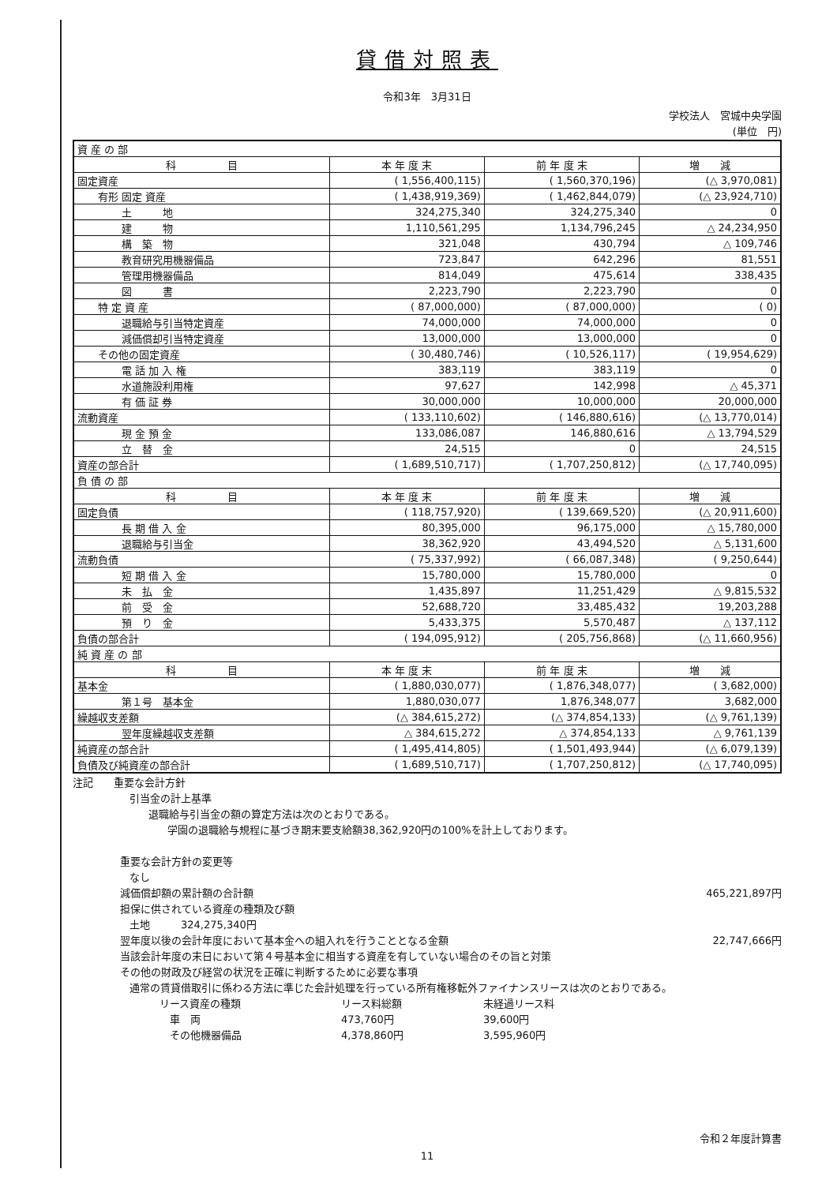貸借対照表
令和3年　3月31日
学校法人　宮城中央学園
(単位　円)
| 資 産 の 部 | | | |
| 科 目 | 本 年 度 末 | 前 年 度 末 | 増 減 |
| 固定資産 | ( 1,556,400,115) | ( 1,560,370,196) | (△ 3,970,081) |
| 有形 固定 資産 | ( 1,438,919,369) | ( 1,462,844,079) | (△ 23,924,710) |
| 土 地 | 324,275,340 | 324,275,340 | 0 |
| 建 物 | 1,110,561,295 | 1,134,796,245 | △ 24,234,950 |
| 構 築 物 | 321,048 | 430,794 | △ 109,746 |
| 教育研究用機器備品 | 723,847 | 642,296 | 81,551 |
| 管理用機器備品 | 814,049 | 475,614 | 338,435 |
| 図 書 | 2,223,790 | 2,223,790 | 0 |
| 特 定 資 産 | ( 87,000,000) | ( 87,000,000) | ( 0) |
| 退職給与引当特定資産 | 74,000,000 | 74,000,000 | 0 |
| 減価償却引当特定資産 | 13,000,000 | 13,000,000 | 0 |
| その他の固定資産 | ( 30,480,746) | ( 10,526,117) | ( 19,954,629) |
| 電 話 加 入 権 | 383,119 | 383,119 | 0 |
| 水道施設利用権 | 97,627 | 142,998 | △ 45,371 |
| 有 価 証 券 | 30,000,000 | 10,000,000 | 20,000,000 |
| 流動資産 | ( 133,110,602) | ( 146,880,616) | (△ 13,770,014) |
| 現 金 預 金 | 133,086,087 | 146,880,616 | △ 13,794,529 |
| 立 替 金 | 24,515 | 0 | 24,515 |
| 資産の部合計 | ( 1,689,510,717) | ( 1,707,250,812) | (△ 17,740,095) |
| 負 債 の 部 | | | |
| 科 目 | 本 年 度 末 | 前 年 度 末 | 増 減 |
| 固定負債 | ( 118,757,920) | ( 139,669,520) | (△ 20,911,600) |
| 長 期 借 入 金 | 80,395,000 | 96,175,000 | △ 15,780,000 |
| 退職給与引当金 | 38,362,920 | 43,494,520 | △ 5,131,600 |
| 流動負債 | ( 75,337,992) | ( 66,087,348) | ( 9,250,644) |
| 短 期 借 入 金 | 15,780,000 | 15,780,000 | 0 |
| 未 払 金 | 1,435,897 | 11,251,429 | △ 9,815,532 |
| 前 受 金 | 52,688,720 | 33,485,432 | 19,203,288 |
| 預 り 金 | 5,433,375 | 5,570,487 | △ 137,112 |
| 負債の部合計 | ( 194,095,912) | ( 205,756,868) | (△ 11,660,956) |
| 純 資 産 の 部 | | | |
| 科 目 | 本 年 度 末 | 前 年 度 末 | 増 減 |
| 基本金 | ( 1,880,030,077) | ( 1,876,348,077) | ( 3,682,000) |
| 第１号 基本金 | 1,880,030,077 | 1,876,348,077 | 3,682,000 |
| 繰越収支差額 | (△ 384,615,272) | (△ 374,854,133) | (△ 9,761,139) |
| 翌年度繰越収支差額 | △ 384,615,272 | △ 374,854,133 | △ 9,761,139 |
| 純資産の部合計 | ( 1,495,414,805) | ( 1,501,493,944) | (△ 6,079,139) |
| 負債及び純資産の部合計 | ( 1,689,510,717) | ( 1,707,250,812) | (△ 17,740,095) |
注記　　重要な会計方針
引当金の計上基準
退職給与引当金の額の算定方法は次のとおりである。
学園の退職給与規程に基づき期末要支給額38,362,920円の100%を計上しております。
重要な会計方針の変更等
なし
減価償却額の累計額の合計額 465,221,897円
担保に供されている資産の種類及び額
土地　　　324,275,340円
翌年度以後の会計年度において基本金への組入れを行うこととなる金額 22,747,666円
当該会計年度の末日において第４号基本金に相当する資産を有していない場合のその旨と対策
その他の財政及び経営の状況を正確に判断するために必要な事項
通常の賃貸借取引に係わる方法に準じた会計処理を行っている所有権移転外ファイナンスリースは次のとおりである。
リース資産の種類 リース料総額 未経過リース料 　車　両 473,760円 39,600円 　その他機器備品 4,378,860円 3,595,960円
令和２年度計算書
11